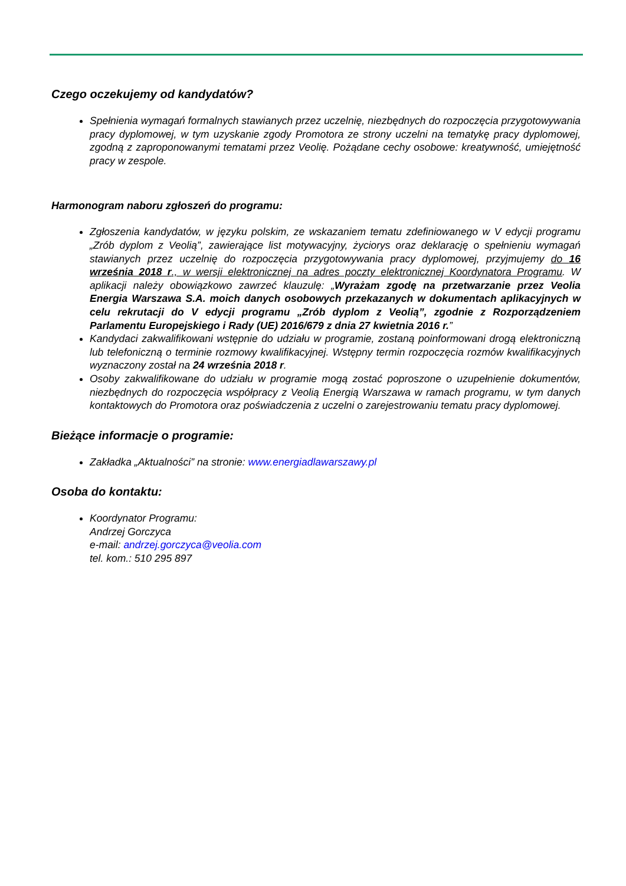Czego oczekujemy od kandydatów?
Spełnienia wymagań formalnych stawianych przez uczelnię, niezbędnych do rozpoczęcia przygotowywania pracy dyplomowej, w tym uzyskanie zgody Promotora ze strony uczelni na tematykę pracy dyplomowej, zgodną z zaproponowanymi tematami przez Veolię. Pożądane cechy osobowe: kreatywność, umiejętność pracy w zespole.
Harmonogram naboru zgłoszeń do programu:
Zgłoszenia kandydatów, w języku polskim, ze wskazaniem tematu zdefiniowanego w V edycji programu „Zrób dyplom z Veolią”, zawierające list motywacyjny, życiorys oraz deklarację o spełnieniu wymagań stawianych przez uczelnię do rozpoczęcia przygotowywania pracy dyplomowej, przyjmujemy do 16 września 2018 r., w wersji elektronicznej na adres poczty elektronicznej Koordynatora Programu. W aplikacji należy obowiązkowo zawrzeć klauzulę: „Wyrażam zgodę na przetwarzanie przez Veolia Energia Warszawa S.A. moich danych osobowych przekazanych w dokumentach aplikacyjnych w celu rekrutacji do V edycji programu „Zrób dyplom z Veolią”, zgodnie z Rozporządzeniem Parlamentu Europejskiego i Rady (UE) 2016/679 z dnia 27 kwietnia 2016 r.”
Kandydaci zakwalifikowani wstępnie do udziału w programie, zostaną poinformowani drogą elektroniczną lub telefoniczną o terminie rozmowy kwalifikacyjnej. Wstępny termin rozpoczęcia rozmów kwalifikacyjnych wyznaczony został na 24 września 2018 r.
Osoby zakwalifikowane do udziału w programie mogą zostać poproszone o uzupełnienie dokumentów, niezbędnych do rozpoczęcia współpracy z Veolią Energią Warszawa w ramach programu, w tym danych kontaktowych do Promotora oraz poświadczenia z uczelni o zarejestrowaniu tematu pracy dyplomowej.
Bieżące informacje o programie:
Zakładka „Aktualności” na stronie: www.energiadlawarszawy.pl
Osoba do kontaktu:
Koordynator Programu:
Andrzej Gorczyca
e-mail: andrzej.gorczyca@veolia.com
tel. kom.: 510 295 897